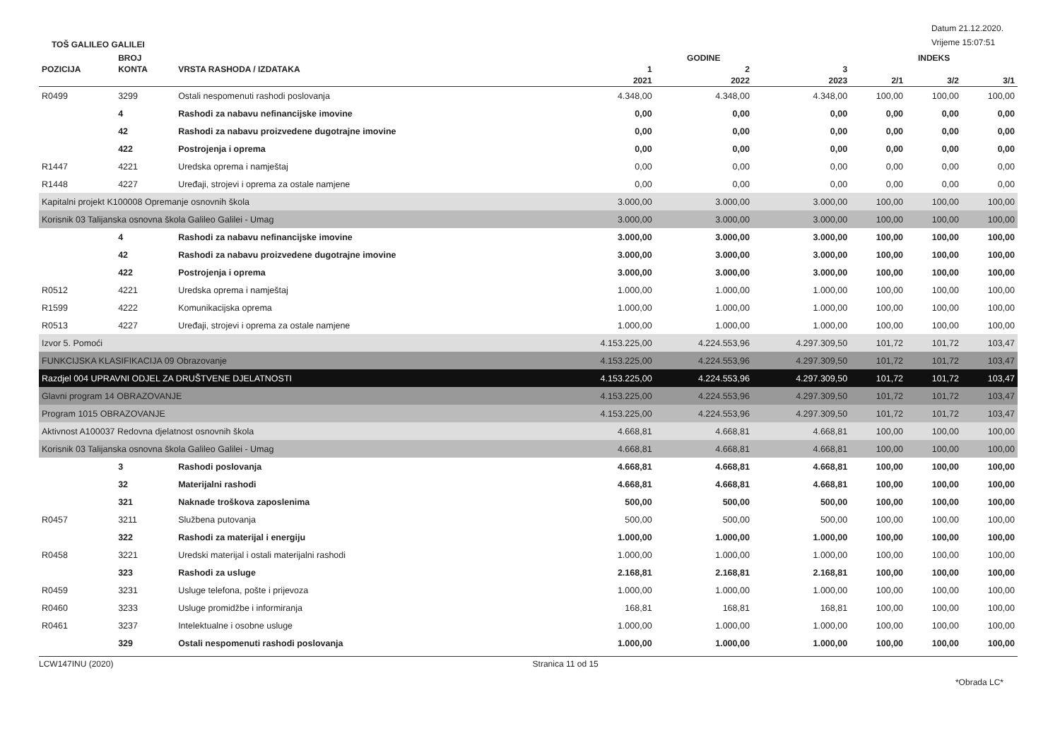TOŠ GALILEO GALILEI
Datum 21.12.2020.
Vrijeme 15:07:51
| | BROJ | | GODINE | | | INDEKS | | |
| --- | --- | --- | --- | --- | --- | --- | --- | --- |
| POZICIJA | KONTA | VRSTA RASHODA / IZDATAKA | 1 | 2 | 3 | | | |
| | | | 2021 | 2022 | 2023 | 2/1 | 3/2 | 3/1 |
| R0499 | 3299 | Ostali nespomenuti rashodi poslovanja | 4.348,00 | 4.348,00 | 4.348,00 | 100,00 | 100,00 | 100,00 |
| | 4 | Rashodi za nabavu nefinancijske imovine | 0,00 | 0,00 | 0,00 | 0,00 | 0,00 | 0,00 |
| | 42 | Rashodi za nabavu proizvedene dugotrajne imovine | 0,00 | 0,00 | 0,00 | 0,00 | 0,00 | 0,00 |
| | 422 | Postrojenja i oprema | 0,00 | 0,00 | 0,00 | 0,00 | 0,00 | 0,00 |
| R1447 | 4221 | Uredska oprema i namještaj | 0,00 | 0,00 | 0,00 | 0,00 | 0,00 | 0,00 |
| R1448 | 4227 | Uređaji, strojevi i oprema za ostale namjene | 0,00 | 0,00 | 0,00 | 0,00 | 0,00 | 0,00 |
| Kapitalni projekt K100008 Opremanje osnovnih škola | | | 3.000,00 | 3.000,00 | 3.000,00 | 100,00 | 100,00 | 100,00 |
| Korisnik 03 Talijanska osnovna škola Galileo Galilei - Umag | | | 3.000,00 | 3.000,00 | 3.000,00 | 100,00 | 100,00 | 100,00 |
| | 4 | Rashodi za nabavu nefinancijske imovine | 3.000,00 | 3.000,00 | 3.000,00 | 100,00 | 100,00 | 100,00 |
| | 42 | Rashodi za nabavu proizvedene dugotrajne imovine | 3.000,00 | 3.000,00 | 3.000,00 | 100,00 | 100,00 | 100,00 |
| | 422 | Postrojenja i oprema | 3.000,00 | 3.000,00 | 3.000,00 | 100,00 | 100,00 | 100,00 |
| R0512 | 4221 | Uredska oprema i namještaj | 1.000,00 | 1.000,00 | 1.000,00 | 100,00 | 100,00 | 100,00 |
| R1599 | 4222 | Komunikacijska oprema | 1.000,00 | 1.000,00 | 1.000,00 | 100,00 | 100,00 | 100,00 |
| R0513 | 4227 | Uređaji, strojevi i oprema za ostale namjene | 1.000,00 | 1.000,00 | 1.000,00 | 100,00 | 100,00 | 100,00 |
| Izvor 5. Pomoći | | | 4.153.225,00 | 4.224.553,96 | 4.297.309,50 | 101,72 | 101,72 | 103,47 |
| FUNKCIJSKA KLASIFIKACIJA 09 Obrazovanje | | | 4.153.225,00 | 4.224.553,96 | 4.297.309,50 | 101,72 | 101,72 | 103,47 |
| Razdjel 004 UPRAVNI ODJEL ZA DRUŠTVENE DJELATNOSTI | | | 4.153.225,00 | 4.224.553,96 | 4.297.309,50 | 101,72 | 101,72 | 103,47 |
| Glavni program 14 OBRAZOVANJE | | | 4.153.225,00 | 4.224.553,96 | 4.297.309,50 | 101,72 | 101,72 | 103,47 |
| Program 1015 OBRAZOVANJE | | | 4.153.225,00 | 4.224.553,96 | 4.297.309,50 | 101,72 | 101,72 | 103,47 |
| Aktivnost A100037 Redovna djelatnost osnovnih škola | | | 4.668,81 | 4.668,81 | 4.668,81 | 100,00 | 100,00 | 100,00 |
| Korisnik 03 Talijanska osnovna škola Galileo Galilei - Umag | | | 4.668,81 | 4.668,81 | 4.668,81 | 100,00 | 100,00 | 100,00 |
| | 3 | Rashodi poslovanja | 4.668,81 | 4.668,81 | 4.668,81 | 100,00 | 100,00 | 100,00 |
| | 32 | Materijalni rashodi | 4.668,81 | 4.668,81 | 4.668,81 | 100,00 | 100,00 | 100,00 |
| | 321 | Naknade troškova zaposlenima | 500,00 | 500,00 | 500,00 | 100,00 | 100,00 | 100,00 |
| R0457 | 3211 | Službena putovanja | 500,00 | 500,00 | 500,00 | 100,00 | 100,00 | 100,00 |
| | 322 | Rashodi za materijal i energiju | 1.000,00 | 1.000,00 | 1.000,00 | 100,00 | 100,00 | 100,00 |
| R0458 | 3221 | Uredski materijal i ostali materijalni rashodi | 1.000,00 | 1.000,00 | 1.000,00 | 100,00 | 100,00 | 100,00 |
| | 323 | Rashodi za usluge | 2.168,81 | 2.168,81 | 2.168,81 | 100,00 | 100,00 | 100,00 |
| R0459 | 3231 | Usluge telefona, pošte i prijevoza | 1.000,00 | 1.000,00 | 1.000,00 | 100,00 | 100,00 | 100,00 |
| R0460 | 3233 | Usluge promidžbe i informiranja | 168,81 | 168,81 | 168,81 | 100,00 | 100,00 | 100,00 |
| R0461 | 3237 | Intelektualne i osobne usluge | 1.000,00 | 1.000,00 | 1.000,00 | 100,00 | 100,00 | 100,00 |
| | 329 | Ostali nespomenuti rashodi poslovanja | 1.000,00 | 1.000,00 | 1.000,00 | 100,00 | 100,00 | 100,00 |
LCW147INU (2020) Stranica 11 od 15
*Obrada LC*